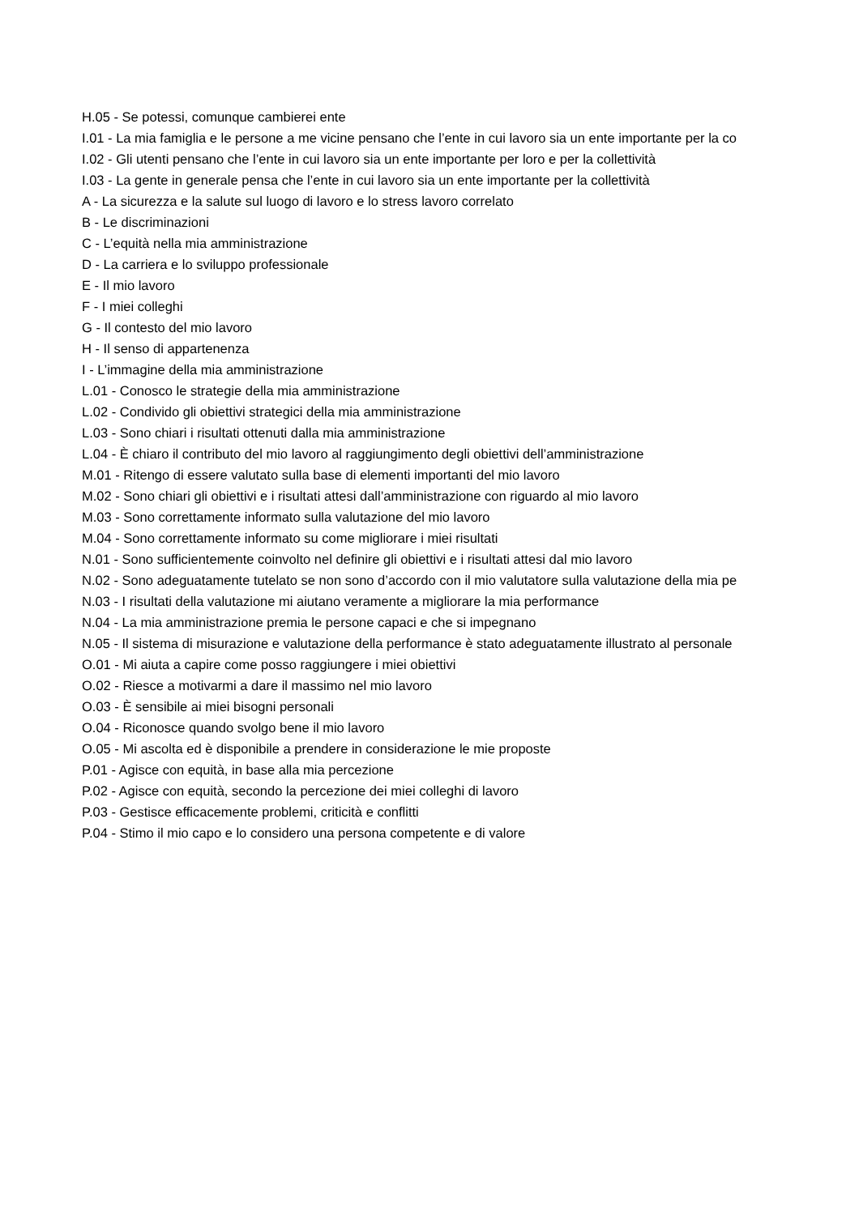H.05 - Se potessi, comunque cambierei ente
I.01 - La mia famiglia e le persone a me vicine pensano che l’ente in cui lavoro sia un ente importante per la co
I.02 - Gli utenti pensano che l’ente in cui lavoro sia un ente importante per loro e per la collettività
I.03 - La gente in generale pensa che l’ente in cui lavoro sia un ente importante per la collettività
A - La sicurezza e la salute sul luogo di lavoro e lo stress lavoro correlato
B - Le discriminazioni
C - L’equità nella mia amministrazione
D - La carriera e lo sviluppo professionale
E - Il mio lavoro
F - I miei colleghi
G - Il contesto del mio lavoro
H - Il senso di appartenenza
I - L’immagine della mia amministrazione
L.01 - Conosco le strategie della mia amministrazione
L.02 - Condivido gli obiettivi strategici della mia amministrazione
L.03 - Sono chiari i risultati ottenuti dalla mia amministrazione
L.04 - È chiaro il contributo del mio lavoro al raggiungimento degli obiettivi dell’amministrazione
M.01 - Ritengo di essere valutato sulla base di elementi importanti del mio lavoro
M.02 - Sono chiari gli obiettivi e i risultati attesi dall’amministrazione con riguardo al mio lavoro
M.03 - Sono correttamente informato sulla valutazione del mio lavoro
M.04 - Sono correttamente informato su come migliorare i miei risultati
N.01 - Sono sufficientemente coinvolto nel definire gli obiettivi e i risultati attesi dal mio lavoro
N.02 - Sono adeguatamente tutelato se non sono d’accordo con il mio valutatore sulla valutazione della mia pe
N.03 - I risultati della valutazione mi aiutano veramente a migliorare la mia performance
N.04 - La mia amministrazione premia le persone capaci e che si impegnano
N.05 - Il sistema di misurazione e valutazione della performance è stato adeguatamente illustrato al personale
O.01 - Mi aiuta a capire come posso raggiungere i miei obiettivi
O.02 - Riesce a motivarmi a dare il massimo nel mio lavoro
O.03 - È sensibile ai miei bisogni personali
O.04 - Riconosce quando svolgo bene il mio lavoro
O.05 - Mi ascolta ed è disponibile a prendere in considerazione le mie proposte
P.01 - Agisce con equità, in base alla mia percezione
P.02 - Agisce con equità, secondo la percezione dei miei colleghi di lavoro
P.03 - Gestisce efficacemente problemi, criticità e conflitti
P.04 - Stimo il mio capo e lo considero una persona competente e di valore